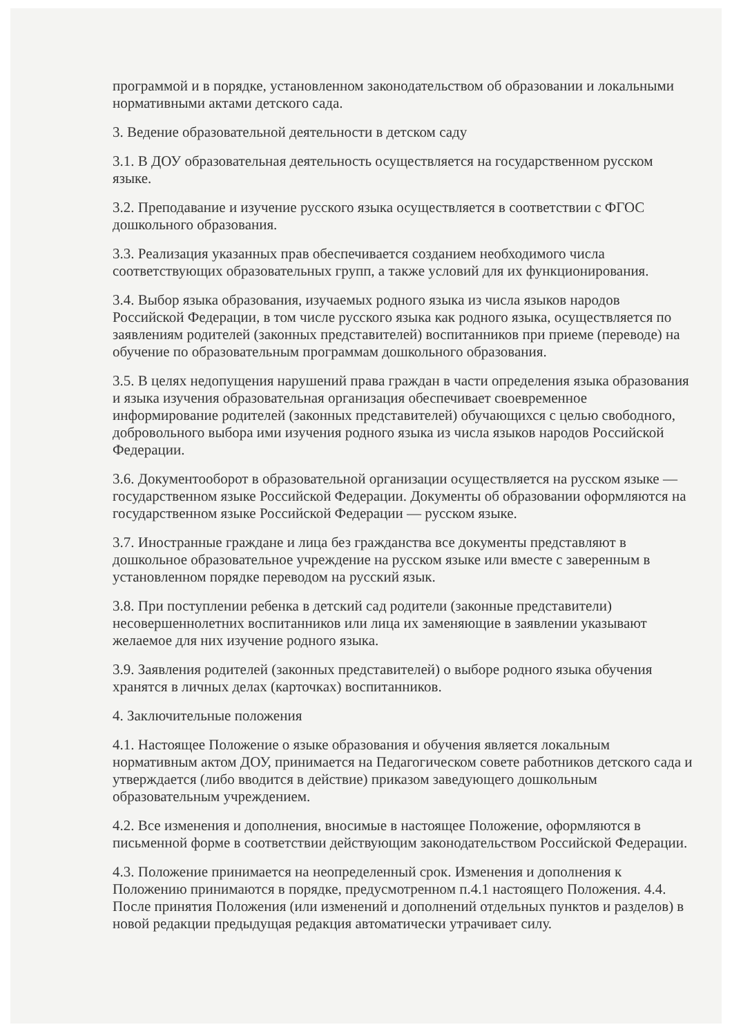программой и в порядке, установленном законодательством об образовании и локальными нормативными актами детского сада.
3. Ведение образовательной деятельности в детском саду
3.1. В ДОУ образовательная деятельность осуществляется на государственном русском языке.
3.2. Преподавание и изучение русского языка осуществляется в соответствии с ФГОС дошкольного образования.
3.3. Реализация указанных прав обеспечивается созданием необходимого числа соответствующих образовательных групп, а также условий для их функционирования.
3.4. Выбор языка образования, изучаемых родного языка из числа языков народов Российской Федерации, в том числе русского языка как родного языка, осуществляется по заявлениям родителей (законных представителей) воспитанников при приеме (переводе) на обучение по образовательным программам дошкольного образования.
3.5. В целях недопущения нарушений права граждан в части определения языка образования и языка изучения образовательная организация обеспечивает своевременное информирование родителей (законных представителей) обучающихся с целью свободного, добровольного выбора ими изучения родного языка из числа языков народов Российской Федерации.
3.6. Документооборот в образовательной организации осуществляется на русском языке — государственном языке Российской Федерации. Документы об образовании оформляются на государственном языке Российской Федерации — русском языке.
3.7. Иностранные граждане и лица без гражданства все документы представляют в дошкольное образовательное учреждение на русском языке или вместе с заверенным в установленном порядке переводом на русский язык.
3.8. При поступлении ребенка в детский сад родители (законные представители) несовершеннолетних воспитанников или лица их заменяющие в заявлении указывают желаемое для них изучение родного языка.
3.9. Заявления родителей (законных представителей) о выборе родного языка обучения хранятся в личных делах (карточках) воспитанников.
4. Заключительные положения
4.1. Настоящее Положение о языке образования и обучения является локальным нормативным актом ДОУ, принимается на Педагогическом совете работников детского сада и утверждается (либо вводится в действие) приказом заведующего дошкольным образовательным учреждением.
4.2. Все изменения и дополнения, вносимые в настоящее Положение, оформляются в письменной форме в соответствии действующим законодательством Российской Федерации.
4.3. Положение принимается на неопределенный срок. Изменения и дополнения к Положению принимаются в порядке, предусмотренном п.4.1 настоящего Положения. 4.4. После принятия Положения (или изменений и дополнений отдельных пунктов и разделов) в новой редакции предыдущая редакция автоматически утрачивает силу.